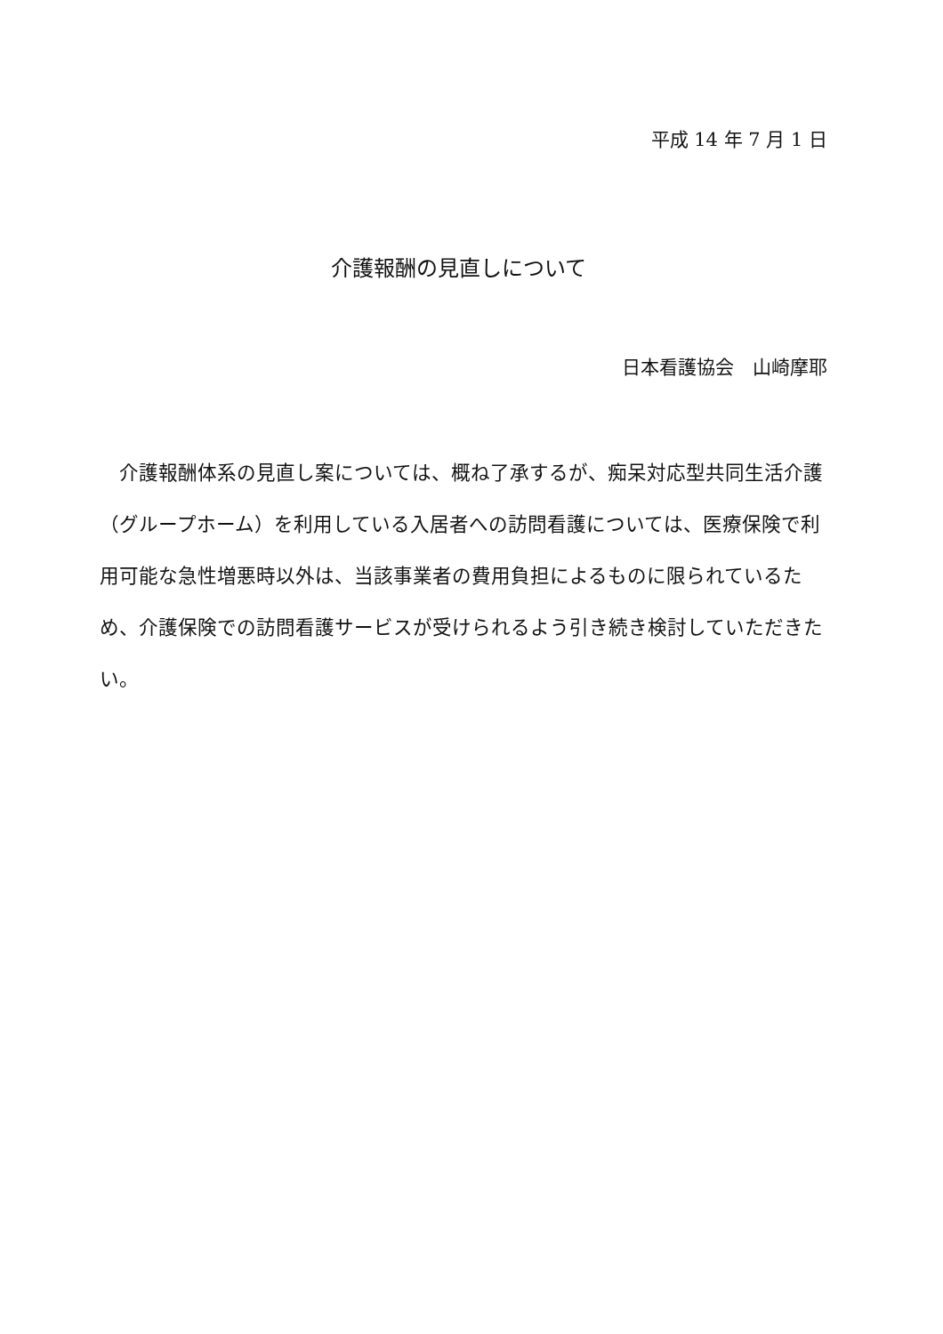平成 14 年 7 月 1 日
介護報酬の見直しについて
日本看護協会　山崎摩耶
介護報酬体系の見直し案については、概ね了承するが、痴呆対応型共同生活介護（グループホーム）を利用している入居者への訪問看護については、医療保険で利用可能な急性増悪時以外は、当該事業者の費用負担によるものに限られているため、介護保険での訪問看護サービスが受けられるよう引き続き検討していただきたい。